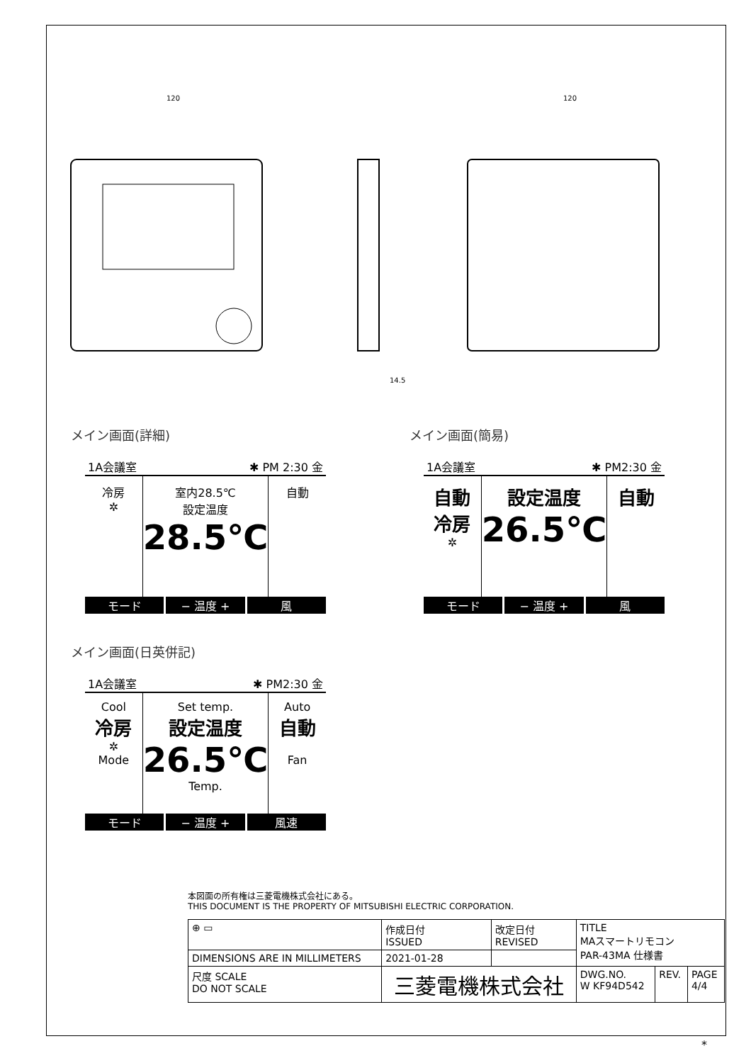120
120
14.5
メイン画面(詳細)
1A会議室 ✱ PM 2:30 金
冷房
✲
室内28.5℃
設定温度
28.5℃
自動
モード − 温度 + 風
メイン画面(日英併記)
1A会議室 ✱ PM2:30 金
Cool
冷房
✲
Mode
Set temp.
設定温度
26.5℃
Temp.
Auto
自動
Fan
モード − 温度 + 風速
メイン画面(簡易)
1A会議室 ✱ PM2:30 金
自動
冷房
✲
設定温度
26.5℃
自動
モード − 温度 + 風
本図面の所有権は三菱電機株式会社にある。
THIS DOCUMENT IS THE PROPERTY OF MITSUBISHI ELECTRIC CORPORATION.
| ⊕ ▭ | 作成日付 ISSUED | 改定日付 REVISED | TITLE MAスマートリモコン PAR-43MA 仕様書 | | |
| DIMENSIONS ARE IN MILLIMETERS | 2021-01-28 | | | | |
| 尺度 SCALE DO NOT SCALE | 三菱電機株式会社 | | DWG.NO. W KF94D542 | REV. | PAGE 4/4 |
*